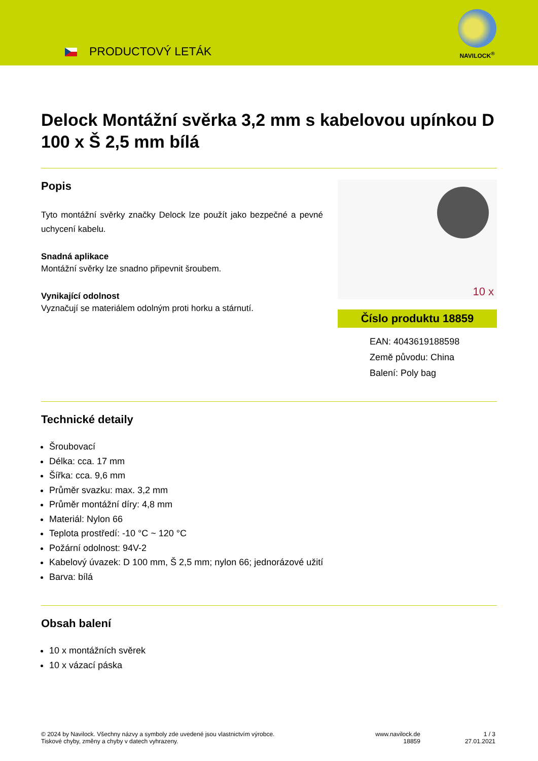PRODUCTOVÝ LETÁK
NAVILOCK<sup>®</sup>
Delock Montážní svěrka 3,2 mm s kabelovou upínkou D 100 x Š 2,5 mm bílá
Popis
Tyto montážní svěrky značky Delock lze použít jako bezpečné a pevné uchycení kabelu.
Snadná aplikace
Montážní svěrky lze snadno připevnit šroubem.
Vynikající odolnost
Vyznačují se materiálem odolným proti horku a stárnutí.
10 x
Číslo produktu 18859
EAN: 4043619188598
Země původu: China
Balení: Poly bag
Technické detaily
Šroubovací
Délka: cca. 17 mm
Šířka: cca. 9,6 mm
Průměr svazku: max. 3,2 mm
Průměr montážní díry: 4,8 mm
Materiál: Nylon 66
Teplota prostředí: -10 °C ~ 120 °C
Požární odolnost: 94V-2
Kabelový úvazek: D 100 mm, Š 2,5 mm; nylon 66; jednorázové užití
Barva: bílá
Obsah balení
10 x montážních svěrek
10 x vázací páska
© 2024 by Navilock. Všechny názvy a symboly zde uvedené jsou vlastnictvím výrobce.
Tiskové chyby, změny a chyby v datech vyhrazeny.
www.navilock.de
18859
1 / 3
27.01.2021